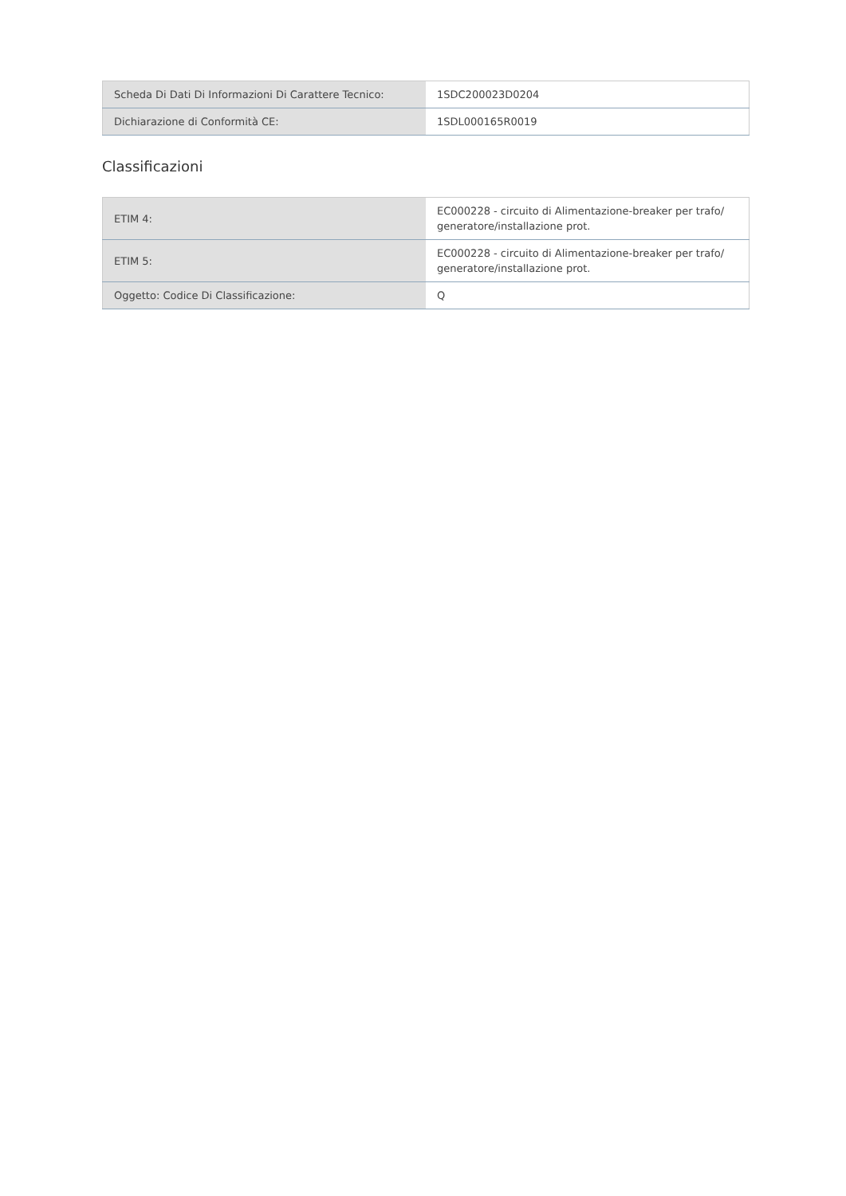| Scheda Di Dati Di Informazioni Di Carattere Tecnico: | 1SDC200023D0204 |
| Dichiarazione di Conformità CE: | 1SDL000165R0019 |
Classificazioni
| ETIM 4: | EC000228 - circuito di Alimentazione-breaker per trafo/ generatore/installazione prot. |
| ETIM 5: | EC000228 - circuito di Alimentazione-breaker per trafo/ generatore/installazione prot. |
| Oggetto: Codice Di Classificazione: | Q |